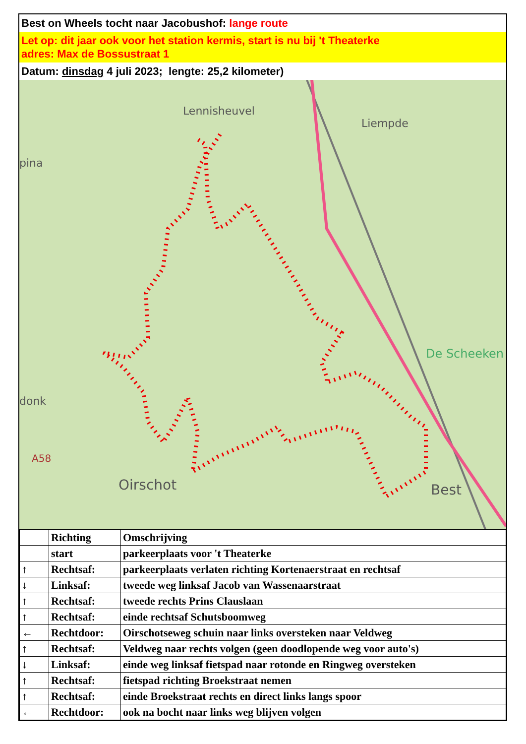Best on Wheels tocht naar Jacobushof: lange route
Let op: dit jaar ook voor het station kermis, start is nu bij 't Theaterke
adres: Max de Bossustraat 1
Datum: dinsdag 4 juli 2023; lengte: 25,2 kilometer)
Lennisheuvel
Liempde
De Scheeken
Oirschot
Best
A58
pina
donk
| | Richting | Omschrijving |
| --- | --- | --- |
| | start | parkeerplaats voor 't Theaterke |
| ↑ | Rechtsaf: | parkeerplaats verlaten richting Kortenaerstraat en rechtsaf |
| ↓ | Linksaf: | tweede weg linksaf Jacob van Wassenaarstraat |
| ↑ | Rechtsaf: | tweede rechts Prins Clauslaan |
| ↑ | Rechtsaf: | einde rechtsaf Schutsboomweg |
| ← | Rechtdoor: | Oirschotseweg schuin naar links oversteken naar Veldweg |
| ↑ | Rechtsaf: | Veldweg naar rechts volgen (geen doodlopende weg voor auto's) |
| ↓ | Linksaf: | einde weg linksaf fietspad naar rotonde en Ringweg oversteken |
| ↑ | Rechtsaf: | fietspad richting Broekstraat nemen |
| ↑ | Rechtsaf: | einde Broekstraat rechts en direct links langs spoor |
| ← | Rechtdoor: | ook na bocht naar links weg blijven volgen |